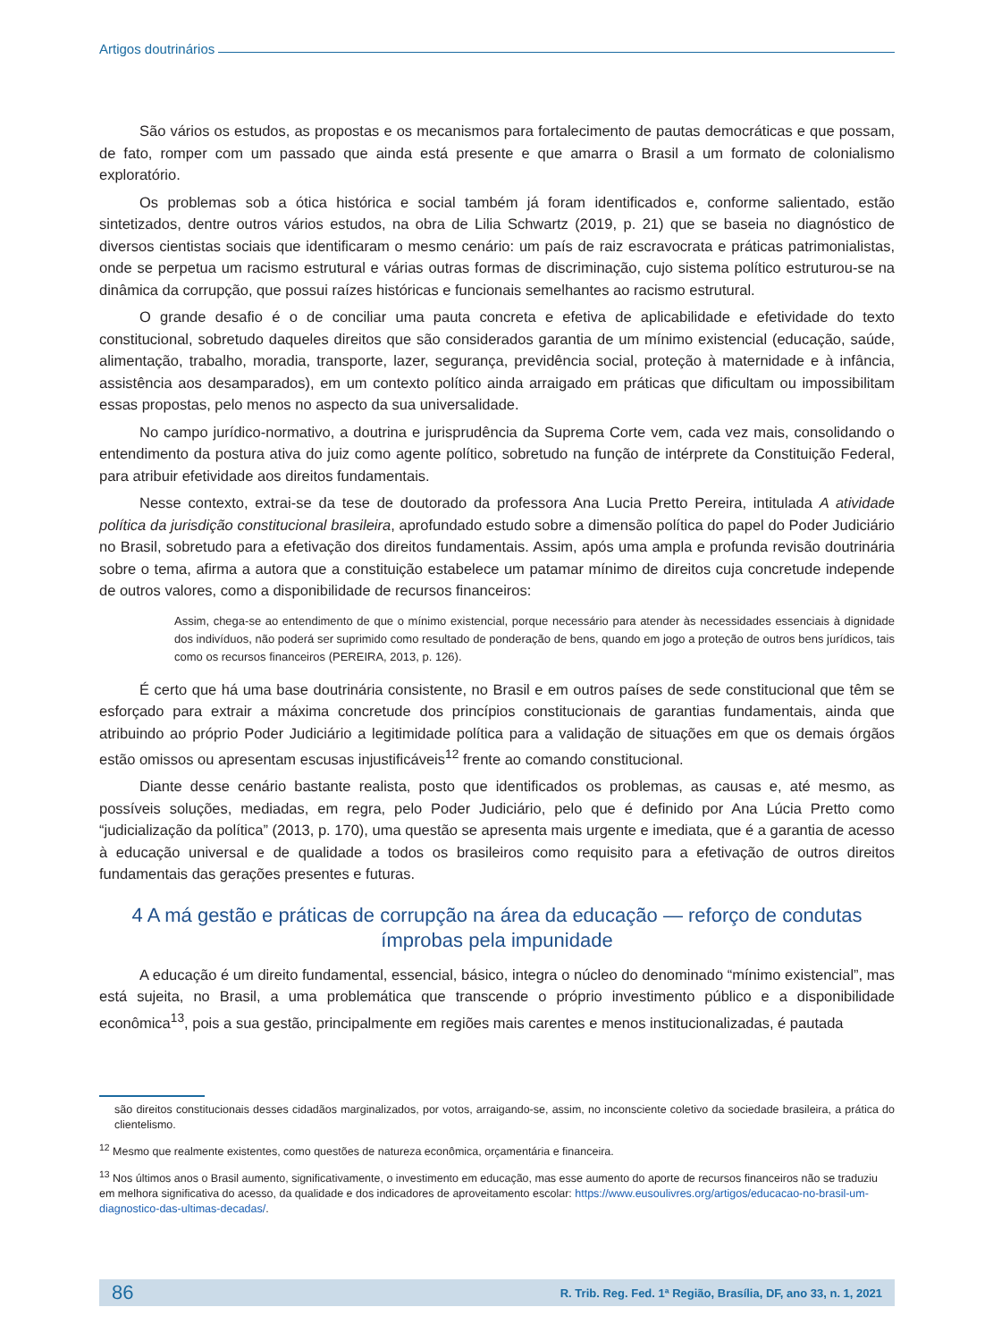Artigos doutrinários
São vários os estudos, as propostas e os mecanismos para fortalecimento de pautas democráticas e que possam, de fato, romper com um passado que ainda está presente e que amarra o Brasil a um formato de colonialismo exploratório.
Os problemas sob a ótica histórica e social também já foram identificados e, conforme salientado, estão sintetizados, dentre outros vários estudos, na obra de Lilia Schwartz (2019, p. 21) que se baseia no diagnóstico de diversos cientistas sociais que identificaram o mesmo cenário: um país de raiz escravocrata e práticas patrimonialistas, onde se perpetua um racismo estrutural e várias outras formas de discriminação, cujo sistema político estruturou-se na dinâmica da corrupção, que possui raízes históricas e funcionais semelhantes ao racismo estrutural.
O grande desafio é o de conciliar uma pauta concreta e efetiva de aplicabilidade e efetividade do texto constitucional, sobretudo daqueles direitos que são considerados garantia de um mínimo existencial (educação, saúde, alimentação, trabalho, moradia, transporte, lazer, segurança, previdência social, proteção à maternidade e à infância, assistência aos desamparados), em um contexto político ainda arraigado em práticas que dificultam ou impossibilitam essas propostas, pelo menos no aspecto da sua universalidade.
No campo jurídico-normativo, a doutrina e jurisprudência da Suprema Corte vem, cada vez mais, consolidando o entendimento da postura ativa do juiz como agente político, sobretudo na função de intérprete da Constituição Federal, para atribuir efetividade aos direitos fundamentais.
Nesse contexto, extrai-se da tese de doutorado da professora Ana Lucia Pretto Pereira, intitulada A atividade política da jurisdição constitucional brasileira, aprofundado estudo sobre a dimensão política do papel do Poder Judiciário no Brasil, sobretudo para a efetivação dos direitos fundamentais. Assim, após uma ampla e profunda revisão doutrinária sobre o tema, afirma a autora que a constituição estabelece um patamar mínimo de direitos cuja concretude independe de outros valores, como a disponibilidade de recursos financeiros:
Assim, chega-se ao entendimento de que o mínimo existencial, porque necessário para atender às necessidades essenciais à dignidade dos indivíduos, não poderá ser suprimido como resultado de ponderação de bens, quando em jogo a proteção de outros bens jurídicos, tais como os recursos financeiros (PEREIRA, 2013, p. 126).
É certo que há uma base doutrinária consistente, no Brasil e em outros países de sede constitucional que têm se esforçado para extrair a máxima concretude dos princípios constitucionais de garantias fundamentais, ainda que atribuindo ao próprio Poder Judiciário a legitimidade política para a validação de situações em que os demais órgãos estão omissos ou apresentam escusas injustificáveis<sup>12</sup> frente ao comando constitucional.
Diante desse cenário bastante realista, posto que identificados os problemas, as causas e, até mesmo, as possíveis soluções, mediadas, em regra, pelo Poder Judiciário, pelo que é definido por Ana Lúcia Pretto como “judicialização da política” (2013, p. 170), uma questão se apresenta mais urgente e imediata, que é a garantia de acesso à educação universal e de qualidade a todos os brasileiros como requisito para a efetivação de outros direitos fundamentais das gerações presentes e futuras.
4 A má gestão e práticas de corrupção na área da educação — reforço de condutas ímprobas pela impunidade
A educação é um direito fundamental, essencial, básico, integra o núcleo do denominado “mínimo existencial”, mas está sujeita, no Brasil, a uma problemática que transcende o próprio investimento público e a disponibilidade econômica<sup>13</sup>, pois a sua gestão, principalmente em regiões mais carentes e menos institucionalizadas, é pautada
são direitos constitucionais desses cidadãos marginalizados, por votos, arraigando-se, assim, no inconsciente coletivo da sociedade brasileira, a prática do clientelismo.
<sup>12</sup> Mesmo que realmente existentes, como questões de natureza econômica, orçamentária e financeira.
<sup>13</sup> Nos últimos anos o Brasil aumento, significativamente, o investimento em educação, mas esse aumento do aporte de recursos financeiros não se traduziu em melhora significativa do acesso, da qualidade e dos indicadores de aproveitamento escolar: https://www.eusoulivres.org/artigos/educacao-no-brasil-um-diagnostico-das-ultimas-decadas/.
86 R. Trib. Reg. Fed. 1ª Região, Brasília, DF, ano 33, n. 1, 2021